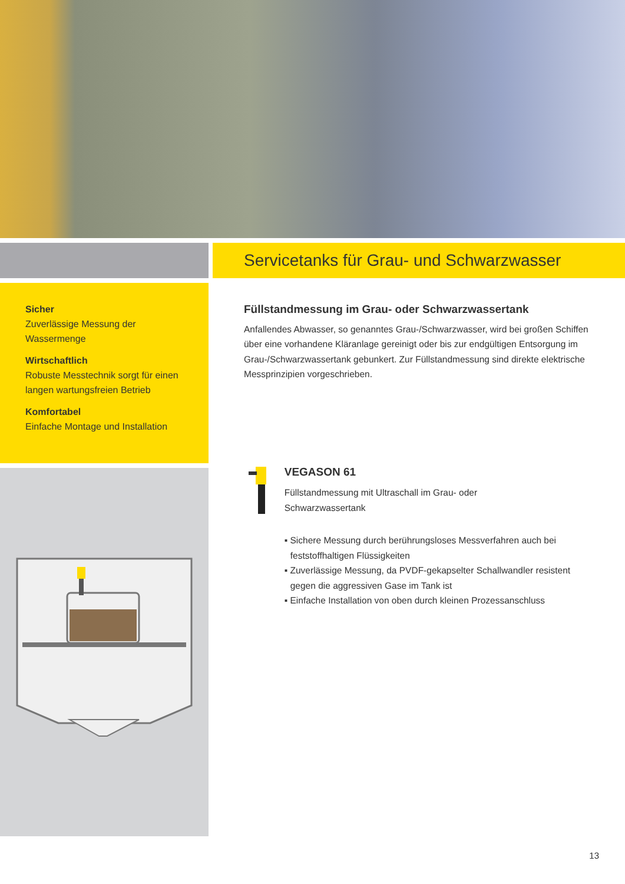Sicher
Zuverlässige Messung der Wassermenge
Wirtschaftlich
Robuste Messtechnik sorgt für einen langen wartungsfreien Betrieb
Komfortabel
Einfache Montage und Installation
Servicetanks für Grau- und Schwarzwasser
Füllstandmessung im Grau- oder Schwarzwassertank
Anfallendes Abwasser, so genanntes Grau-/Schwarzwasser, wird bei großen Schiffen über eine vorhandene Kläranlage gereinigt oder bis zur endgültigen Entsorgung im Grau-/Schwarzwassertank gebunkert. Zur Füllstandmessung sind direkte elektrische Messprinzipien vorgeschrieben.
VEGASON 61
Füllstandmessung mit Ultraschall im Grau- oder
Schwarzwassertank
▪ Sichere Messung durch berührungsloses Messverfahren auch bei feststoffhaltigen Flüssigkeiten
▪ Zuverlässige Messung, da PVDF-gekapselter Schallwandler resistent gegen die aggressiven Gase im Tank ist
▪ Einfache Installation von oben durch kleinen Prozessanschluss
13